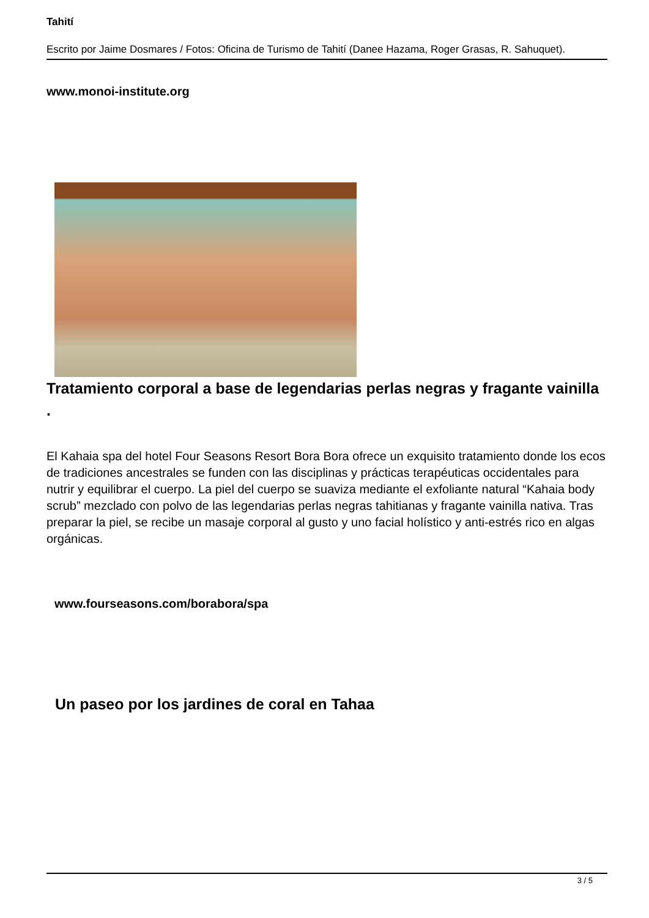Tahití
Escrito por Jaime Dosmares / Fotos: Oficina de Turismo de Tahití (Danee Hazama, Roger Grasas, R. Sahuquet).
www.monoi-institute.org
Tratamiento corporal a base de legendarias perlas negras y fragante vainilla
.
El Kahaia spa del hotel Four Seasons Resort Bora Bora ofrece un exquisito tratamiento donde los ecos de tradiciones ancestrales se funden con las disciplinas y prácticas terapéuticas occidentales para nutrir y equilibrar el cuerpo. La piel del cuerpo se suaviza mediante el exfoliante natural “Kahaia body scrub” mezclado con polvo de las legendarias perlas negras tahitianas y fragante vainilla nativa. Tras preparar la piel, se recibe un masaje corporal al gusto y uno facial holístico y anti-estrés rico en algas orgánicas.
www.fourseasons.com/borabora/spa
Un paseo por los jardines de coral en Tahaa
3 / 5